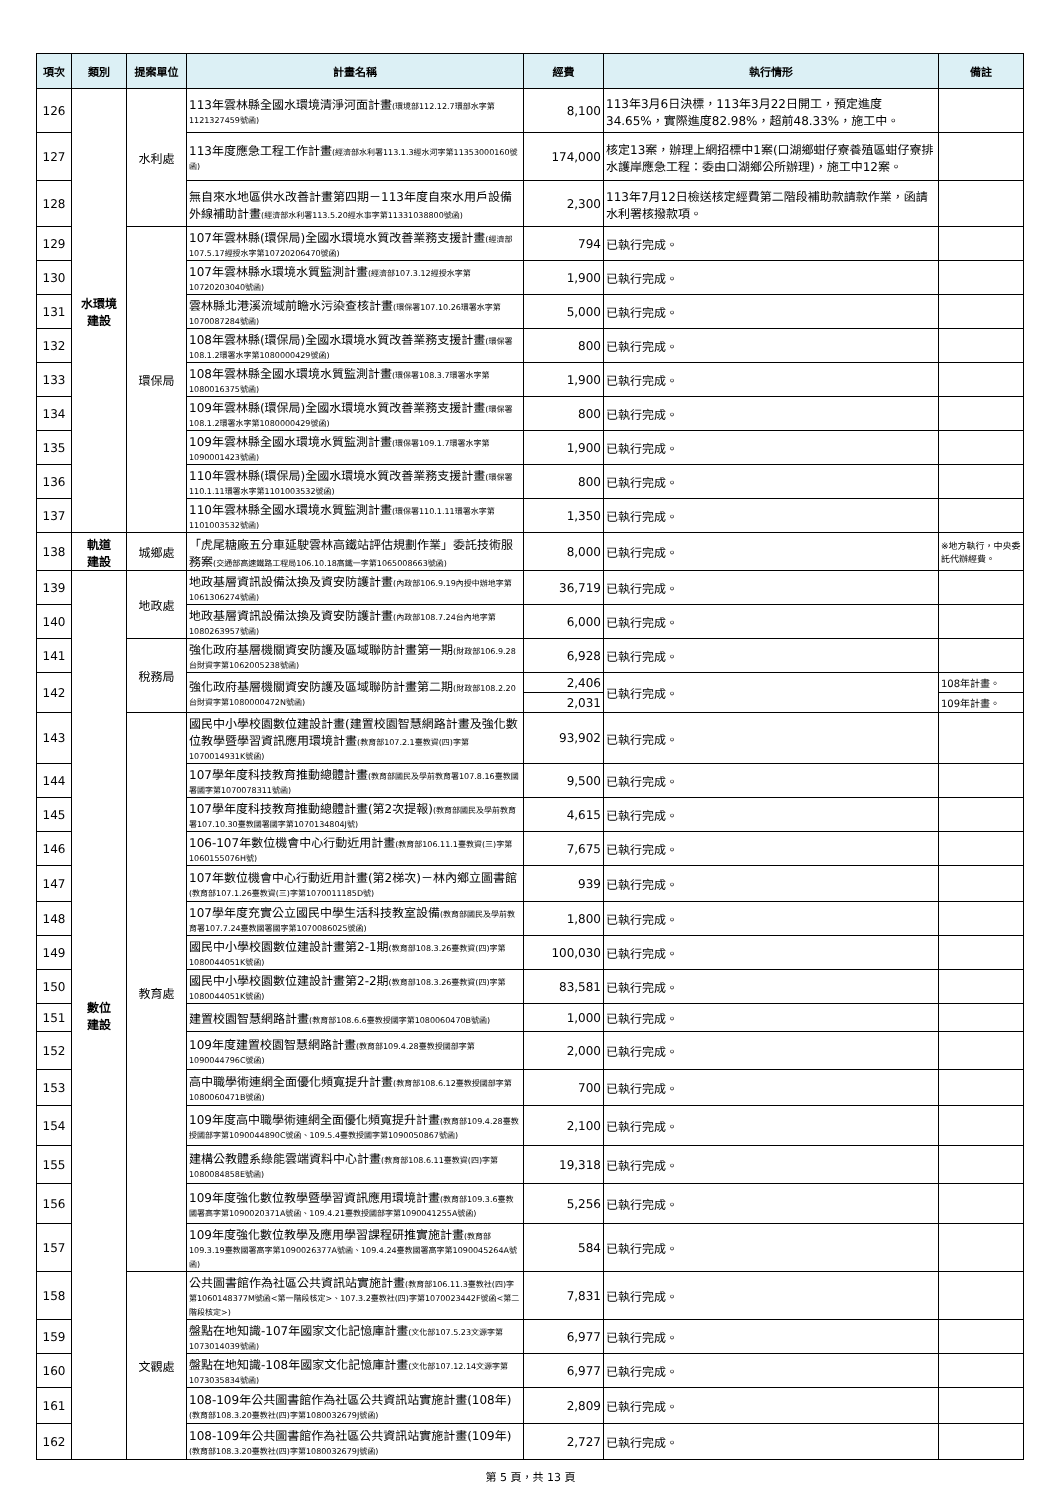| 項次 | 類別 | 提案單位 | 計畫名稱 | 經費 | 執行情形 | 備註 |
| --- | --- | --- | --- | --- | --- | --- |
| 126 | 水環境 建設 | 水利處 | 113年雲林縣全國水環境清淨河面計畫 (環境部112.12.7環部水字第1121327459號函) | 8,100 | 113年3月6日決標，113年3月22日開工，預定進度34.65%，實際進度82.98%，超前48.33%，施工中。 | |
| 127 | | | 113年度應急工程工作計畫 (經濟部水利署113.1.3經水河字第11353000160號函) | 174,000 | 核定13案，辦理上網招標中1案(口湖鄉蚶仔寮養殖區蚶仔寮排水護岸應急工程：委由口湖鄉公所辦理)，施工中12案。 | |
| 128 | | | 無自來水地區供水改善計畫第四期－113年度自來水用戶設備外線補助計畫 (經濟部水利署113.5.20經水事字第11331038800號函) | 2,300 | 113年7月12日檢送核定經費第二階段補助款請款作業，函請水利署核撥款項。 | |
| 129 | | 環保局 | 107年雲林縣(環保局)全國水環境水質改善業務支援計畫 (經濟部107.5.17經授水字第10720206470號函) | 794 | 已執行完成。 | |
| 130 | | | 107年雲林縣水環境水質監測計畫 (經濟部107.3.12經授水字第10720203040號函) | 1,900 | 已執行完成。 | |
| 131 | | | 雲林縣北港溪流域前瞻水污染查核計畫 (環保署107.10.26環署水字第1070087284號函) | 5,000 | 已執行完成。 | |
| 132 | | | 108年雲林縣(環保局)全國水環境水質改善業務支援計畫 (環保署108.1.2環署水字第1080000429號函) | 800 | 已執行完成。 | |
| 133 | | | 108年雲林縣全國水環境水質監測計畫 (環保署108.3.7環署水字第1080016375號函) | 1,900 | 已執行完成。 | |
| 134 | | | 109年雲林縣(環保局)全國水環境水質改善業務支援計畫 (環保署108.1.2環署水字第1080000429號函) | 800 | 已執行完成。 | |
| 135 | | | 109年雲林縣全國水環境水質監測計畫 (環保署109.1.7環署水字第1090001423號函) | 1,900 | 已執行完成。 | |
| 136 | | | 110年雲林縣(環保局)全國水環境水質改善業務支援計畫 (環保署110.1.11環署水字第1101003532號函) | 800 | 已執行完成。 | |
| 137 | | | 110年雲林縣全國水環境水質監測計畫 (環保署110.1.11環署水字第1101003532號函) | 1,350 | 已執行完成。 | |
| 138 | 軌道 建設 | 城鄉處 | 「虎尾糖廠五分車延駛雲林高鐵站評估規劃作業」委託技術服務案 (交通部高速鐵路工程局106.10.18高鐵一字第1065008663號函) | 8,000 | 已執行完成。 | ※地方執行，中央委託代辦經費。 |
| 139 | 數位 建設 | 地政處 | 地政基層資訊設備汰換及資安防護計畫 (內政部106.9.19內授中辦地字第1061306274號函) | 36,719 | 已執行完成。 | |
| 140 | | | 地政基層資訊設備汰換及資安防護計畫 (內政部108.7.24台內地字第1080263957號函) | 6,000 | 已執行完成。 | |
| 141 | | 稅務局 | 強化政府基層機關資安防護及區域聯防計畫第一期 (財政部106.9.28台財資字第1062005238號函) | 6,928 | 已執行完成。 | |
| 142 | | | 強化政府基層機關資安防護及區域聯防計畫第二期 (財政部108.2.20台財資字第1080000472N號函) | 2,406 | 已執行完成。 | 108年計畫。 |
| | | | | 2,031 | | 109年計畫。 |
| 143 | | 教育處 | 國民中小學校園數位建設計畫(建置校園智慧網路計畫及強化數位教學暨學習資訊應用環境計畫 (教育部107.2.1臺教資(四)字第1070014931K號函) | 93,902 | 已執行完成。 | |
| 144 | | | 107學年度科技教育推動總體計畫 (教育部國民及學前教育署107.8.16臺教國署國字第1070078311號函) | 9,500 | 已執行完成。 | |
| 145 | | | 107學年度科技教育推動總體計畫(第2次提報) (教育部國民及學前教育署107.10.30臺教國署國字第1070134804J號) | 4,615 | 已執行完成。 | |
| 146 | | | 106-107年數位機會中心行動近用計畫 (教育部106.11.1臺教資(三)字第1060155076H號) | 7,675 | 已執行完成。 | |
| 147 | | | 107年數位機會中心行動近用計畫(第2梯次)－林內鄉立圖書館 (教育部107.1.26臺教資(三)字第1070011185D號) | 939 | 已執行完成。 | |
| 148 | | | 107學年度充實公立國民中學生活科技教室設備 (教育部國民及學前教育署107.7.24臺教國署國字第1070086025號函) | 1,800 | 已執行完成。 | |
| 149 | | | 國民中小學校園數位建設計畫第2-1期 (教育部108.3.26臺教資(四)字第1080044051K號函) | 100,030 | 已執行完成。 | |
| 150 | | | 國民中小學校園數位建設計畫第2-2期 (教育部108.3.26臺教資(四)字第1080044051K號函) | 83,581 | 已執行完成。 | |
| 151 | | | 建置校園智慧網路計畫 (教育部108.6.6臺教授國字第1080060470B號函) | 1,000 | 已執行完成。 | |
| 152 | | | 109年度建置校園智慧網路計畫 (教育部109.4.28臺教授國部字第1090044796C號函) | 2,000 | 已執行完成。 | |
| 153 | | | 高中職學術連網全面優化頻寬提升計畫 (教育部108.6.12臺教授國部字第1080060471B號函) | 700 | 已執行完成。 | |
| 154 | | | 109年度高中職學術連網全面優化頻寬提升計畫 (教育部109.4.28臺教授國部字第1090044890C號函、109.5.4臺教授國字第1090050867號函) | 2,100 | 已執行完成。 | |
| 155 | | | 建構公教體系綠能雲端資料中心計畫 (教育部108.6.11臺教資(四)字第1080084858E號函) | 19,318 | 已執行完成。 | |
| 156 | | | 109年度強化數位教學暨學習資訊應用環境計畫 (教育部109.3.6臺教國署高字第1090020371A號函、109.4.21臺教授國部字第1090041255A號函) | 5,256 | 已執行完成。 | |
| 157 | | | 109年度強化數位教學及應用學習課程研推實施計畫 (教育部109.3.19臺教國署高字第1090026377A號函、109.4.24臺教國署高字第1090045264A號函) | 584 | 已執行完成。 | |
| 158 | | 文觀處 | 公共圖書館作為社區公共資訊站實施計畫 (教育部106.11.3臺教社(四)字第1060148377M號函<第一階段核定>、107.3.2臺教社(四)字第1070023442F號函<第二階段核定>) | 7,831 | 已執行完成。 | |
| 159 | | | 盤點在地知識-107年國家文化記憶庫計畫 (文化部107.5.23文源字第1073014039號函) | 6,977 | 已執行完成。 | |
| 160 | | | 盤點在地知識-108年國家文化記憶庫計畫 (文化部107.12.14文源字第1073035834號函) | 6,977 | 已執行完成。 | |
| 161 | | | 108-109年公共圖書館作為社區公共資訊站實施計畫(108年) (教育部108.3.20臺教社(四)字第1080032679J號函) | 2,809 | 已執行完成。 | |
| 162 | | | 108-109年公共圖書館作為社區公共資訊站實施計畫(109年) (教育部108.3.20臺教社(四)字第1080032679J號函) | 2,727 | 已執行完成。 | |
第 5 頁，共 13 頁